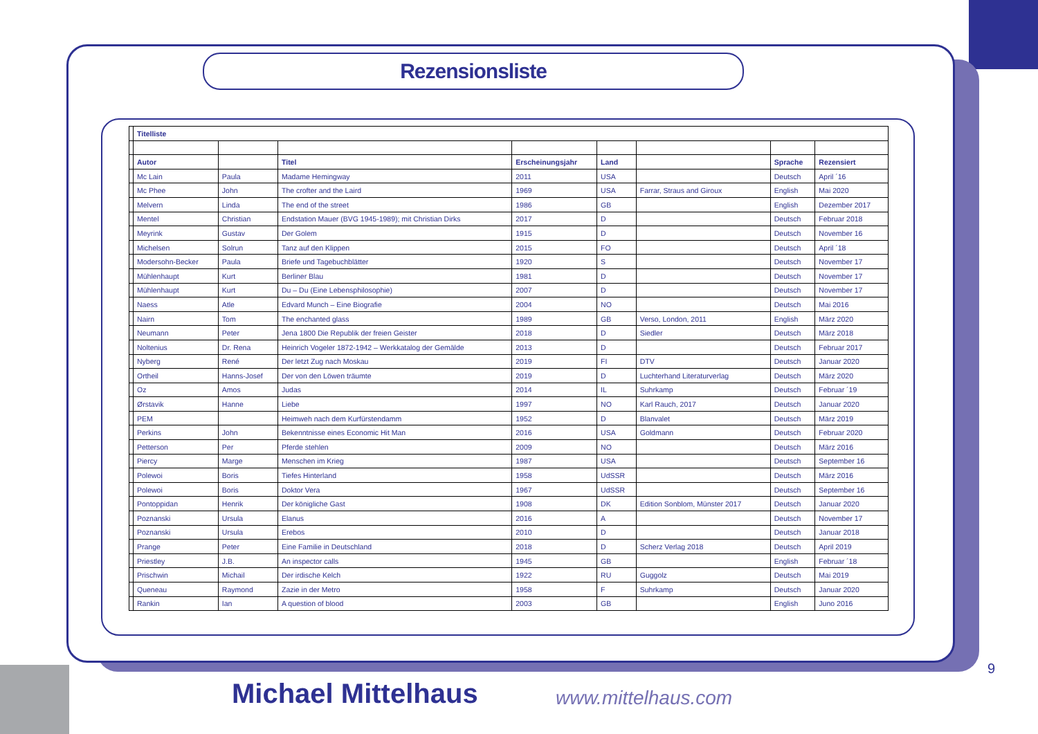Rezensionsliste
| | Titelliste | | | | | | | |
| | Autor | | Titel | Erscheinungsjahr | Land | | Sprache | Rezensiert |
| | Mc Lain | Paula | Madame Hemingway | 2011 | USA | | Deutsch | April ´16 |
| | Mc Phee | John | The crofter and the Laird | 1969 | USA | Farrar, Straus and Giroux | English | Mai 2020 |
| | Melvern | Linda | The end of the street | 1986 | GB | | English | Dezember 2017 |
| | Mentel | Christian | Endstation Mauer (BVG 1945-1989); mit Christian Dirks | 2017 | D | | Deutsch | Februar 2018 |
| | Meyrink | Gustav | Der Golem | 1915 | D | | Deutsch | November 16 |
| | Michelsen | Solrun | Tanz auf den Klippen | 2015 | FO | | Deutsch | April ´18 |
| | Modersohn-Becker | Paula | Briefe und Tagebuchblätter | 1920 | S | | Deutsch | November 17 |
| | Mühlenhaupt | Kurt | Berliner Blau | 1981 | D | | Deutsch | November 17 |
| | Mühlenhaupt | Kurt | Du – Du (Eine Lebensphilosophie) | 2007 | D | | Deutsch | November 17 |
| | Naess | Atle | Edvard Munch – Eine Biografie | 2004 | NO | | Deutsch | Mai 2016 |
| | Nairn | Tom | The enchanted glass | 1989 | GB | Verso, London, 2011 | English | März 2020 |
| | Neumann | Peter | Jena 1800 Die Republik der freien Geister | 2018 | D | Siedler | Deutsch | März 2018 |
| | Noltenius | Dr. Rena | Heinrich Vogeler 1872-1942 – Werkkatalog der Gemälde | 2013 | D | | Deutsch | Februar 2017 |
| | Nyberg | René | Der letzt Zug nach Moskau | 2019 | FI | DTV | Deutsch | Januar 2020 |
| | Ortheil | Hanns-Josef | Der von den Löwen träumte | 2019 | D | Luchterhand Literaturverlag | Deutsch | März 2020 |
| | Oz | Amos | Judas | 2014 | IL | Suhrkamp | Deutsch | Februar ´19 |
| | Ørstavik | Hanne | Liebe | 1997 | NO | Karl Rauch, 2017 | Deutsch | Januar 2020 |
| | PEM | | Heimweh nach dem Kurfürstendamm | 1952 | D | Blanvalet | Deutsch | März 2019 |
| | Perkins | John | Bekenntnisse eines Economic Hit Man | 2016 | USA | Goldmann | Deutsch | Februar 2020 |
| | Petterson | Per | Pferde stehlen | 2009 | NO | | Deutsch | März 2016 |
| | Piercy | Marge | Menschen im Krieg | 1987 | USA | | Deutsch | September 16 |
| | Polewoi | Boris | Tiefes Hinterland | 1958 | UdSSR | | Deutsch | März 2016 |
| | Polewoi | Boris | Doktor Vera | 1967 | UdSSR | | Deutsch | September 16 |
| | Pontoppidan | Henrik | Der königliche Gast | 1908 | DK | Edition Sonblom, Münster 2017 | Deutsch | Januar 2020 |
| | Poznanski | Ursula | Elanus | 2016 | A | | Deutsch | November 17 |
| | Poznanski | Ursula | Erebos | 2010 | D | | Deutsch | Januar 2018 |
| | Prange | Peter | Eine Familie in Deutschland | 2018 | D | Scherz Verlag 2018 | Deutsch | April 2019 |
| | Priestley | J.B. | An inspector calls | 1945 | GB | | English | Februar ´18 |
| | Prischwin | Michail | Der irdische Kelch | 1922 | RU | Guggolz | Deutsch | Mai 2019 |
| | Queneau | Raymond | Zazie in der Metro | 1958 | F | Suhrkamp | Deutsch | Januar 2020 |
| | Rankin | Ian | A question of blood | 2003 | GB | | English | Juno 2016 |
9
Michael Mittelhaus www.mittelhaus.com